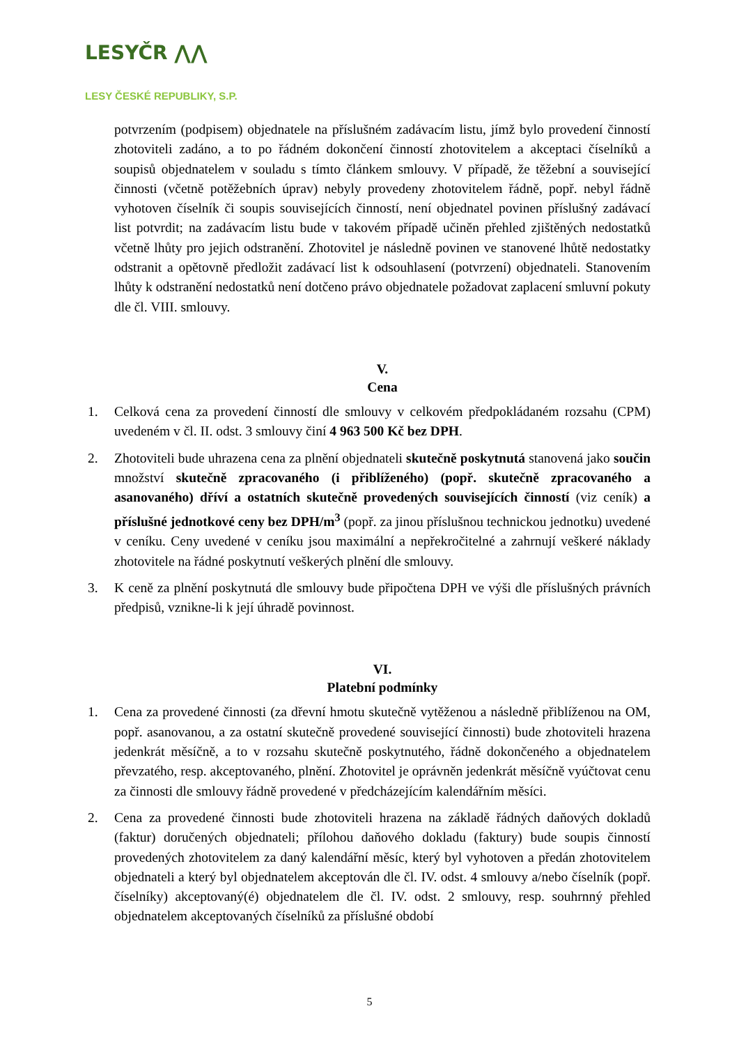LESYČR ⋀⋀
LESY ČESKÉ REPUBLIKY, S.P.
potvrzením (podpisem) objednatele na příslušném zadávacím listu, jímž bylo provedení činností zhotoviteli zadáno, a to po řádném dokončení činností zhotovitelem a akceptaci číselníků a soupisů objednatelem v souladu s tímto článkem smlouvy. V případě, že těžební a související činnosti (včetně potěžebních úprav) nebyly provedeny zhotovitelem řádně, popř. nebyl řádně vyhotoven číselník či soupis souvisejících činností, není objednatel povinen příslušný zadávací list potvrdit; na zadávacím listu bude v takovém případě učiněn přehled zjištěných nedostatků včetně lhůty pro jejich odstranění. Zhotovitel je následně povinen ve stanovené lhůtě nedostatky odstranit a opětovně předložit zadávací list k odsouhlasení (potvrzení) objednateli. Stanovením lhůty k odstranění nedostatků není dotčeno právo objednatele požadovat zaplacení smluvní pokuty dle čl. VIII. smlouvy.
V.
Cena
1. Celková cena za provedení činností dle smlouvy v celkovém předpokládaném rozsahu (CPM) uvedeném v čl. II. odst. 3 smlouvy činí 4 963 500 Kč bez DPH.
2. Zhotoviteli bude uhrazena cena za plnění objednateli skutečně poskytnutá stanovená jako součin množství skutečně zpracovaného (i přiblíženého) (popř. skutečně zpracovaného a asanovaného) dříví a ostatních skutečně provedených souvisejících činností (viz ceník) a příslušné jednotkové ceny bez DPH/m<sup>3</sup> (popř. za jinou příslušnou technickou jednotku) uvedené v ceníku. Ceny uvedené v ceníku jsou maximální a nepřekročitelné a zahrnují veškeré náklady zhotovitele na řádné poskytnutí veškerých plnění dle smlouvy.
3. K ceně za plnění poskytnutá dle smlouvy bude připočtena DPH ve výši dle příslušných právních předpisů, vznikne-li k její úhradě povinnost.
VI.
Platební podmínky
1. Cena za provedené činnosti (za dřevní hmotu skutečně vytěženou a následně přiblíženou na OM, popř. asanovanou, a za ostatní skutečně provedené související činnosti) bude zhotoviteli hrazena jedenkrát měsíčně, a to v rozsahu skutečně poskytnutého, řádně dokončeného a objednatelem převzatého, resp. akceptovaného, plnění. Zhotovitel je oprávněn jedenkrát měsíčně vyúčtovat cenu za činnosti dle smlouvy řádně provedené v předcházejícím kalendářním měsíci.
2. Cena za provedené činnosti bude zhotoviteli hrazena na základě řádných daňových dokladů (faktur) doručených objednateli; přílohou daňového dokladu (faktury) bude soupis činností provedených zhotovitelem za daný kalendářní měsíc, který byl vyhotoven a předán zhotovitelem objednateli a který byl objednatelem akceptován dle čl. IV. odst. 4 smlouvy a/nebo číselník (popř. číselníky) akceptovaný(é) objednatelem dle čl. IV. odst. 2 smlouvy, resp. souhrnný přehled objednatelem akceptovaných číselníků za příslušné období
5